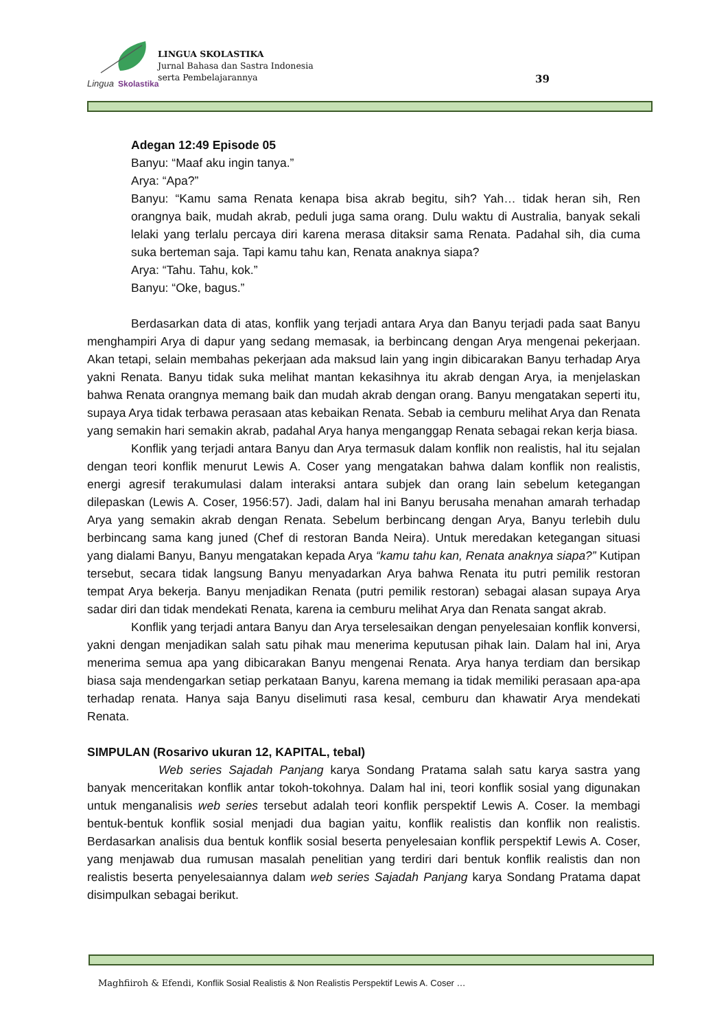Lingua
Skolastika
LINGUA SKOLASTIKA
Jurnal Bahasa dan Sastra Indonesia
serta Pembelajarannya
39
Adegan 12:49 Episode 05
Banyu: “Maaf aku ingin tanya.”
Arya: “Apa?”
Banyu: “Kamu sama Renata kenapa bisa akrab begitu, sih? Yah… tidak heran sih, Ren orangnya baik, mudah akrab, peduli juga sama orang. Dulu waktu di Australia, banyak sekali lelaki yang terlalu percaya diri karena merasa ditaksir sama Renata. Padahal sih, dia cuma suka berteman saja. Tapi kamu tahu kan, Renata anaknya siapa?
Arya: “Tahu. Tahu, kok.”
Banyu: “Oke, bagus.”
Berdasarkan data di atas, konflik yang terjadi antara Arya dan Banyu terjadi pada saat Banyu menghampiri Arya di dapur yang sedang memasak, ia berbincang dengan Arya mengenai pekerjaan. Akan tetapi, selain membahas pekerjaan ada maksud lain yang ingin dibicarakan Banyu terhadap Arya yakni Renata. Banyu tidak suka melihat mantan kekasihnya itu akrab dengan Arya, ia menjelaskan bahwa Renata orangnya memang baik dan mudah akrab dengan orang. Banyu mengatakan seperti itu, supaya Arya tidak terbawa perasaan atas kebaikan Renata. Sebab ia cemburu melihat Arya dan Renata yang semakin hari semakin akrab, padahal Arya hanya menganggap Renata sebagai rekan kerja biasa.
Konflik yang terjadi antara Banyu dan Arya termasuk dalam konflik non realistis, hal itu sejalan dengan teori konflik menurut Lewis A. Coser yang mengatakan bahwa dalam konflik non realistis, energi agresif terakumulasi dalam interaksi antara subjek dan orang lain sebelum ketegangan dilepaskan (Lewis A. Coser, 1956:57). Jadi, dalam hal ini Banyu berusaha menahan amarah terhadap Arya yang semakin akrab dengan Renata. Sebelum berbincang dengan Arya, Banyu terlebih dulu berbincang sama kang juned (Chef di restoran Banda Neira). Untuk meredakan ketegangan situasi yang dialami Banyu, Banyu mengatakan kepada Arya “kamu tahu kan, Renata anaknya siapa?” Kutipan tersebut, secara tidak langsung Banyu menyadarkan Arya bahwa Renata itu putri pemilik restoran tempat Arya bekerja. Banyu menjadikan Renata (putri pemilik restoran) sebagai alasan supaya Arya sadar diri dan tidak mendekati Renata, karena ia cemburu melihat Arya dan Renata sangat akrab.
Konflik yang terjadi antara Banyu dan Arya terselesaikan dengan penyelesaian konflik konversi, yakni dengan menjadikan salah satu pihak mau menerima keputusan pihak lain. Dalam hal ini, Arya menerima semua apa yang dibicarakan Banyu mengenai Renata. Arya hanya terdiam dan bersikap biasa saja mendengarkan setiap perkataan Banyu, karena memang ia tidak memiliki perasaan apa-apa terhadap renata. Hanya saja Banyu diselimuti rasa kesal, cemburu dan khawatir Arya mendekati Renata.
SIMPULAN (Rosarivo ukuran 12, KAPITAL, tebal)
Web series Sajadah Panjang karya Sondang Pratama salah satu karya sastra yang banyak menceritakan konflik antar tokoh-tokohnya. Dalam hal ini, teori konflik sosial yang digunakan untuk menganalisis web series tersebut adalah teori konflik perspektif Lewis A. Coser. Ia membagi bentuk-bentuk konflik sosial menjadi dua bagian yaitu, konflik realistis dan konflik non realistis. Berdasarkan analisis dua bentuk konflik sosial beserta penyelesaian konflik perspektif Lewis A. Coser, yang menjawab dua rumusan masalah penelitian yang terdiri dari bentuk konflik realistis dan non realistis beserta penyelesaiannya dalam web series Sajadah Panjang karya Sondang Pratama dapat disimpulkan sebagai berikut.
Maghfiiroh & Efendi, Konflik Sosial Realistis & Non Realistis Perspektif Lewis A. Coser …